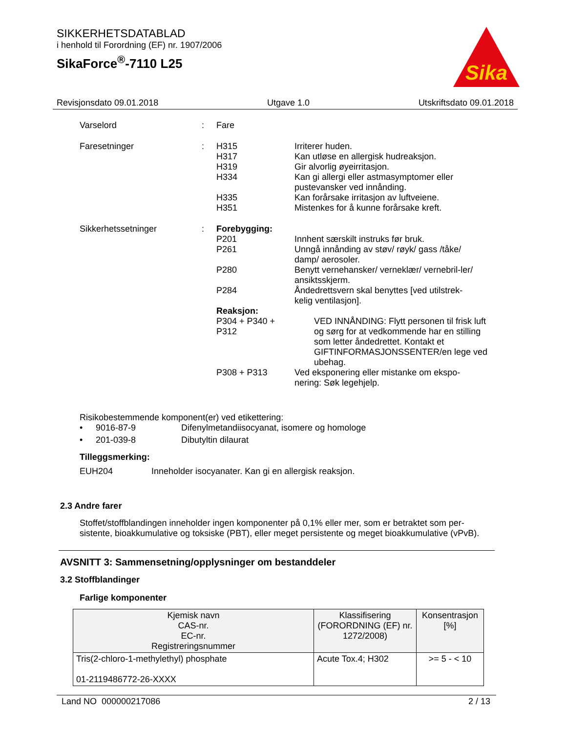SIKKERHETSDATABLAD
i henhold til Forordning (EF) nr. 1907/2006
SikaForce<sup>®</sup>-7110 L25
Sika
Revisjonsdato 09.01.2018 Utgave 1.0 Utskriftsdato 09.01.2018
Varselord : Fare
Faresetninger : H315 Irriterer huden.
H317 Kan utløse en allergisk hudreaksjon.
H319 Gir alvorlig øyeirritasjon.
H334 Kan gi allergi eller astmasymptomer eller pustevansker ved innånding.
H335 Kan forårsake irritasjon av luftveiene.
H351 Mistenkes for å kunne forårsake kreft.
Sikkerhetssetninger : Forebygging:
P201 Innhent særskilt instruks før bruk.
P261 Unngå innånding av støv/ røyk/ gass /tåke/ damp/ aerosoler.
P280 Benytt vernehansker/ verneklær/ vernebril-ler/ ansiktsskjerm.
P284 Åndedrettsvern skal benyttes [ved utilstrek-kelig ventilasjon].
Reaksjon:
P304 + P340 + P312
VED INNÅNDING: Flytt personen til frisk luft og sørg for at vedkommende har en stilling som letter åndedrettet. Kontakt et GIFTINFORMASJONSSENTER/en lege ved ubehag.
P308 + P313 Ved eksponering eller mistanke om ekspo-nering: Søk legehjelp.
Risikobestemmende komponent(er) ved etikettering:
• 9016-87-9 Difenylmetandiisocyanat, isomere og homologe
• 201-039-8 Dibutyltin dilaurat
Tilleggsmerking:
EUH204 Inneholder isocyanater. Kan gi en allergisk reaksjon.
2.3 Andre farer
Stoffet/stoffblandingen inneholder ingen komponenter på 0,1% eller mer, som er betraktet som per-sistente, bioakkumulative og toksiske (PBT), eller meget persistente og meget bioakkumulative (vPvB).
AVSNITT 3: Sammensetning/opplysninger om bestanddeler
3.2 Stoffblandinger
Farlige komponenter
| Kjemisk navn CAS-nr. EC-nr. Registreringsnummer | Klassifisering (FORORDNING (EF) nr. 1272/2008) | Konsentrasjon [%] |
| --- | --- | --- |
| Tris(2-chloro-1-methylethyl) phosphate 01-2119486772-26-XXXX | Acute Tox.4; H302 | >= 5 - < 10 |
Land NO 000000217086 2 / 13